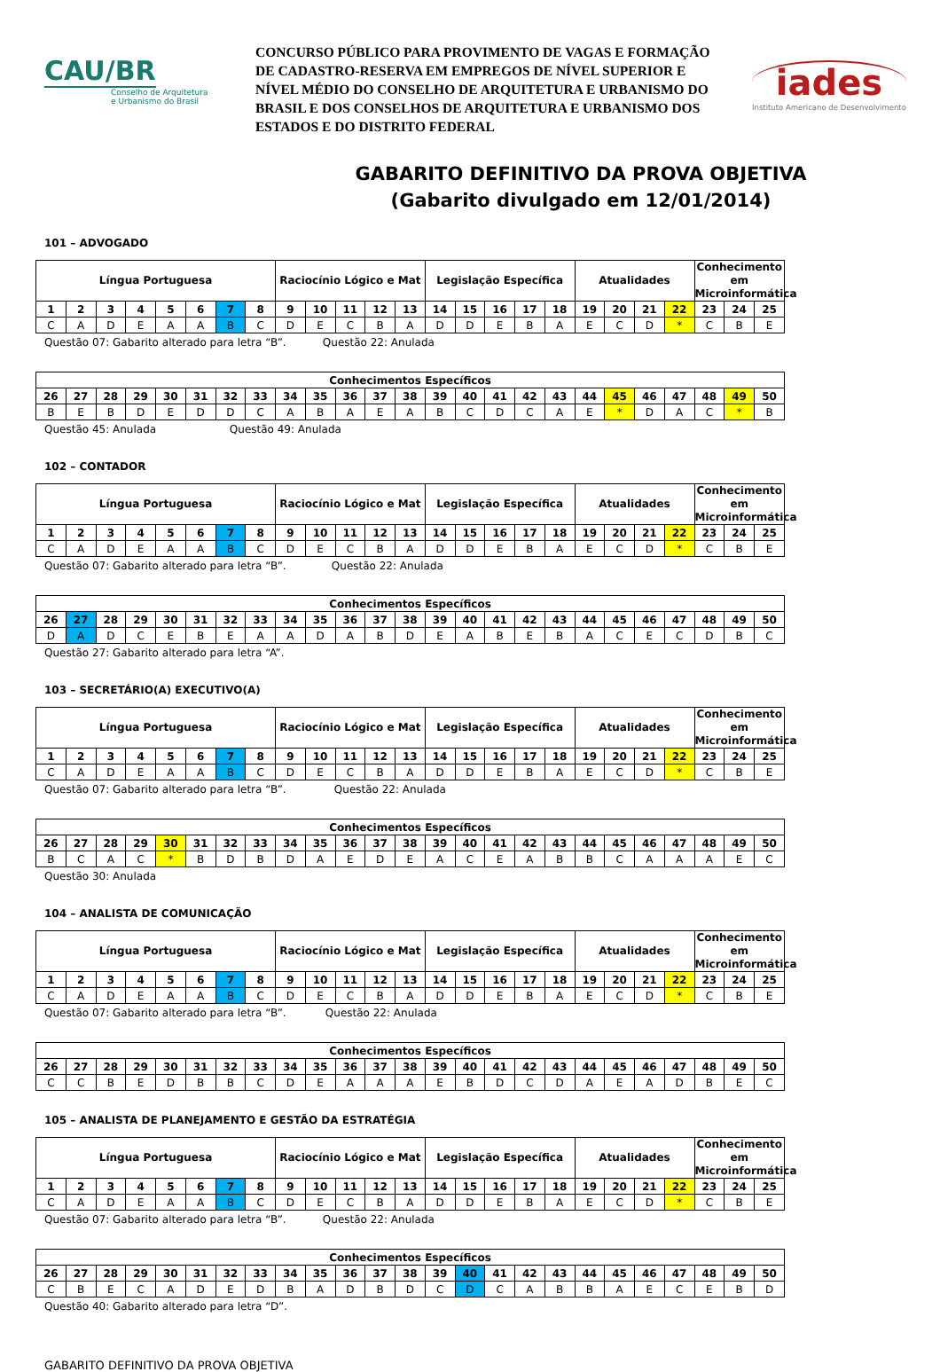CAU/BR
Conselho de Arquitetura
e Urbanismo do Brasil
CONCURSO PÚBLICO PARA PROVIMENTO DE VAGAS E FORMAÇÃO DE CADASTRO-RESERVA EM EMPREGOS DE NÍVEL SUPERIOR E NÍVEL MÉDIO DO CONSELHO DE ARQUITETURA E URBANISMO DO BRASIL E DOS CONSELHOS DE ARQUITETURA E URBANISMO DOS ESTADOS E DO DISTRITO FEDERAL
iades
Instituto Americano de Desenvolvimento
GABARITO DEFINITIVO DA PROVA OBJETIVA
(Gabarito divulgado em 12/01/2014)
101 – ADVOGADO
| Língua Portuguesa | | | | | | | | Raciocínio Lógico e Mat | | | | | Legislação Específica | | | | | Atualidades | | | | Conhecimento em Microinformática | | |
| --- | --- | --- | --- | --- | --- | --- | --- | --- | --- | --- | --- | --- | --- | --- | --- | --- | --- | --- | --- | --- | --- | --- | --- | --- |
| 1 | 2 | 3 | 4 | 5 | 6 | 7 | 8 | 9 | 10 | 11 | 12 | 13 | 14 | 15 | 16 | 17 | 18 | 19 | 20 | 21 | 22 | 23 | 24 | 25 |
| C | A | D | E | A | A | B | C | D | E | C | B | A | D | D | E | B | A | E | C | D | * | C | B | E |
Questão 07: Gabarito alterado para letra “B”. Questão 22: Anulada
| Conhecimentos Específicos | | | | | | | | | | | | | | | | | | | | | | | | |
| --- | --- | --- | --- | --- | --- | --- | --- | --- | --- | --- | --- | --- | --- | --- | --- | --- | --- | --- | --- | --- | --- | --- | --- | --- |
| 26 | 27 | 28 | 29 | 30 | 31 | 32 | 33 | 34 | 35 | 36 | 37 | 38 | 39 | 40 | 41 | 42 | 43 | 44 | 45 | 46 | 47 | 48 | 49 | 50 |
| B | E | B | D | E | D | D | C | A | B | A | E | A | B | C | D | C | A | E | * | D | A | C | * | B |
Questão 45: Anulada Questão 49: Anulada
102 – CONTADOR
| Língua Portuguesa | | | | | | | | Raciocínio Lógico e Mat | | | | | Legislação Específica | | | | | Atualidades | | | | Conhecimento em Microinformática | | |
| --- | --- | --- | --- | --- | --- | --- | --- | --- | --- | --- | --- | --- | --- | --- | --- | --- | --- | --- | --- | --- | --- | --- | --- | --- |
| 1 | 2 | 3 | 4 | 5 | 6 | 7 | 8 | 9 | 10 | 11 | 12 | 13 | 14 | 15 | 16 | 17 | 18 | 19 | 20 | 21 | 22 | 23 | 24 | 25 |
| C | A | D | E | A | A | B | C | D | E | C | B | A | D | D | E | B | A | E | C | D | * | C | B | E |
Questão 07: Gabarito alterado para letra “B”. Questão 22: Anulada
| Conhecimentos Específicos | | | | | | | | | | | | | | | | | | | | | | | | |
| --- | --- | --- | --- | --- | --- | --- | --- | --- | --- | --- | --- | --- | --- | --- | --- | --- | --- | --- | --- | --- | --- | --- | --- | --- |
| 26 | 27 | 28 | 29 | 30 | 31 | 32 | 33 | 34 | 35 | 36 | 37 | 38 | 39 | 40 | 41 | 42 | 43 | 44 | 45 | 46 | 47 | 48 | 49 | 50 |
| D | A | D | C | E | B | E | A | A | D | A | B | D | E | A | B | E | B | A | C | E | C | D | B | C |
Questão 27: Gabarito alterado para letra “A”.
103 – SECRETÁRIO(A) EXECUTIVO(A)
| Língua Portuguesa | | | | | | | | Raciocínio Lógico e Mat | | | | | Legislação Específica | | | | | Atualidades | | | | Conhecimento em Microinformática | | |
| --- | --- | --- | --- | --- | --- | --- | --- | --- | --- | --- | --- | --- | --- | --- | --- | --- | --- | --- | --- | --- | --- | --- | --- | --- |
| 1 | 2 | 3 | 4 | 5 | 6 | 7 | 8 | 9 | 10 | 11 | 12 | 13 | 14 | 15 | 16 | 17 | 18 | 19 | 20 | 21 | 22 | 23 | 24 | 25 |
| C | A | D | E | A | A | B | C | D | E | C | B | A | D | D | E | B | A | E | C | D | * | C | B | E |
Questão 07: Gabarito alterado para letra “B”. Questão 22: Anulada
| Conhecimentos Específicos | | | | | | | | | | | | | | | | | | | | | | | | |
| --- | --- | --- | --- | --- | --- | --- | --- | --- | --- | --- | --- | --- | --- | --- | --- | --- | --- | --- | --- | --- | --- | --- | --- | --- |
| 26 | 27 | 28 | 29 | 30 | 31 | 32 | 33 | 34 | 35 | 36 | 37 | 38 | 39 | 40 | 41 | 42 | 43 | 44 | 45 | 46 | 47 | 48 | 49 | 50 |
| B | C | A | C | * | B | D | B | D | A | E | D | E | A | C | E | A | B | B | C | A | A | A | E | C |
Questão 30: Anulada
104 – ANALISTA DE COMUNICAÇÃO
| Língua Portuguesa | | | | | | | | Raciocínio Lógico e Mat | | | | | Legislação Específica | | | | | Atualidades | | | | Conhecimento em Microinformática | | |
| --- | --- | --- | --- | --- | --- | --- | --- | --- | --- | --- | --- | --- | --- | --- | --- | --- | --- | --- | --- | --- | --- | --- | --- | --- |
| 1 | 2 | 3 | 4 | 5 | 6 | 7 | 8 | 9 | 10 | 11 | 12 | 13 | 14 | 15 | 16 | 17 | 18 | 19 | 20 | 21 | 22 | 23 | 24 | 25 |
| C | A | D | E | A | A | B | C | D | E | C | B | A | D | D | E | B | A | E | C | D | * | C | B | E |
Questão 07: Gabarito alterado para letra “B”. Questão 22: Anulada
| Conhecimentos Específicos | | | | | | | | | | | | | | | | | | | | | | | | |
| --- | --- | --- | --- | --- | --- | --- | --- | --- | --- | --- | --- | --- | --- | --- | --- | --- | --- | --- | --- | --- | --- | --- | --- | --- |
| 26 | 27 | 28 | 29 | 30 | 31 | 32 | 33 | 34 | 35 | 36 | 37 | 38 | 39 | 40 | 41 | 42 | 43 | 44 | 45 | 46 | 47 | 48 | 49 | 50 |
| C | C | B | E | D | B | B | C | D | E | A | A | A | E | B | D | C | D | A | E | A | D | B | E | C |
105 – ANALISTA DE PLANEJAMENTO E GESTÃO DA ESTRATÉGIA
| Língua Portuguesa | | | | | | | | Raciocínio Lógico e Mat | | | | | Legislação Específica | | | | | Atualidades | | | | Conhecimento em Microinformática | | |
| --- | --- | --- | --- | --- | --- | --- | --- | --- | --- | --- | --- | --- | --- | --- | --- | --- | --- | --- | --- | --- | --- | --- | --- | --- |
| 1 | 2 | 3 | 4 | 5 | 6 | 7 | 8 | 9 | 10 | 11 | 12 | 13 | 14 | 15 | 16 | 17 | 18 | 19 | 20 | 21 | 22 | 23 | 24 | 25 |
| C | A | D | E | A | A | B | C | D | E | C | B | A | D | D | E | B | A | E | C | D | * | C | B | E |
Questão 07: Gabarito alterado para letra “B”. Questão 22: Anulada
| Conhecimentos Específicos | | | | | | | | | | | | | | | | | | | | | | | | |
| --- | --- | --- | --- | --- | --- | --- | --- | --- | --- | --- | --- | --- | --- | --- | --- | --- | --- | --- | --- | --- | --- | --- | --- | --- |
| 26 | 27 | 28 | 29 | 30 | 31 | 32 | 33 | 34 | 35 | 36 | 37 | 38 | 39 | 40 | 41 | 42 | 43 | 44 | 45 | 46 | 47 | 48 | 49 | 50 |
| C | B | E | C | A | D | E | D | B | A | D | B | D | C | D | C | A | B | B | A | E | C | E | B | D |
Questão 40: Gabarito alterado para letra “D”.
GABARITO DEFINITIVO DA PROVA OBJETIVA